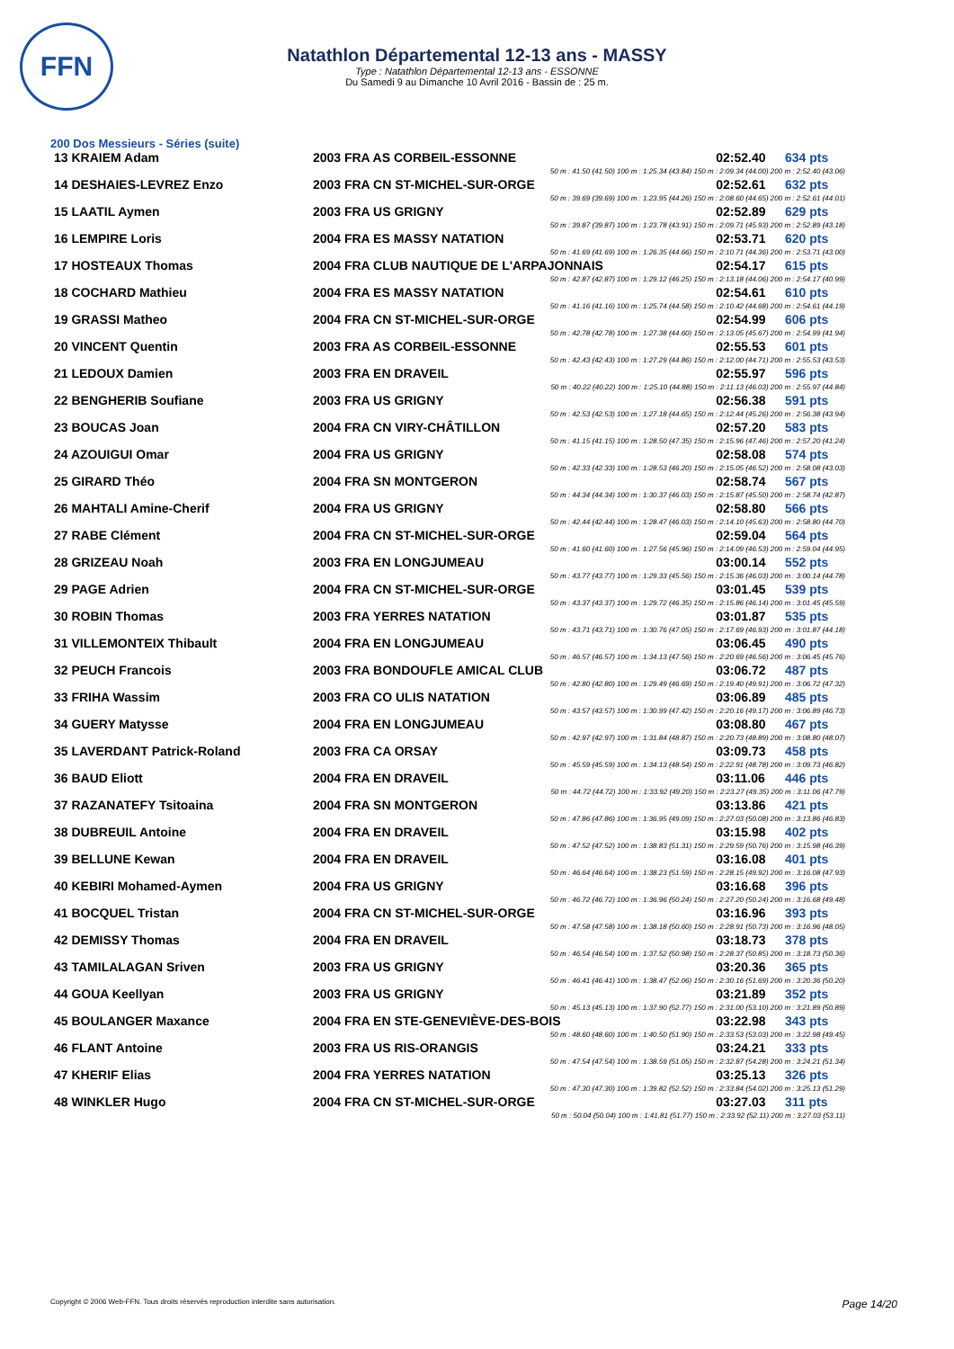FFN
Natathlon Départemental 12-13 ans - MASSY
Type : Natathlon Départemental 12-13 ans - ESSONNE
Du Samedi 9 au Dimanche 10 Avril 2016 - Bassin de : 25 m.
200 Dos Messieurs - Séries (suite)
| 13 KRAIEM Adam | 2003 FRA AS CORBEIL-ESSONNE | 02:52.40 | 634 pts |
| 50 m : 41.50 (41.50) 100 m : 1:25.34 (43.84) 150 m : 2:09.34 (44.00) 200 m : 2:52.40 (43.06) | | | |
| 14 DESHAIES-LEVREZ Enzo | 2003 FRA CN ST-MICHEL-SUR-ORGE | 02:52.61 | 632 pts |
| 50 m : 39.69 (39.69) 100 m : 1:23.95 (44.26) 150 m : 2:08.60 (44.65) 200 m : 2:52.61 (44.01) | | | |
| 15 LAATIL Aymen | 2003 FRA US GRIGNY | 02:52.89 | 629 pts |
| 50 m : 39.87 (39.87) 100 m : 1:23.78 (43.91) 150 m : 2:09.71 (45.93) 200 m : 2:52.89 (43.18) | | | |
| 16 LEMPIRE Loris | 2004 FRA ES MASSY NATATION | 02:53.71 | 620 pts |
| 50 m : 41.69 (41.69) 100 m : 1:26.35 (44.66) 150 m : 2:10.71 (44.36) 200 m : 2:53.71 (43.00) | | | |
| 17 HOSTEAUX Thomas | 2004 FRA CLUB NAUTIQUE DE L'ARPAJONNAIS | 02:54.17 | 615 pts |
| 50 m : 42.87 (42.87) 100 m : 1:29.12 (46.25) 150 m : 2:13.18 (44.06) 200 m : 2:54.17 (40.99) | | | |
| 18 COCHARD Mathieu | 2004 FRA ES MASSY NATATION | 02:54.61 | 610 pts |
| 50 m : 41.16 (41.16) 100 m : 1:25.74 (44.58) 150 m : 2:10.42 (44.68) 200 m : 2:54.61 (44.19) | | | |
| 19 GRASSI Matheo | 2004 FRA CN ST-MICHEL-SUR-ORGE | 02:54.99 | 606 pts |
| 50 m : 42.78 (42.78) 100 m : 1:27.38 (44.60) 150 m : 2:13.05 (45.67) 200 m : 2:54.99 (41.94) | | | |
| 20 VINCENT Quentin | 2003 FRA AS CORBEIL-ESSONNE | 02:55.53 | 601 pts |
| 50 m : 42.43 (42.43) 100 m : 1:27.29 (44.86) 150 m : 2:12.00 (44.71) 200 m : 2:55.53 (43.53) | | | |
| 21 LEDOUX Damien | 2003 FRA EN DRAVEIL | 02:55.97 | 596 pts |
| 50 m : 40.22 (40.22) 100 m : 1:25.10 (44.88) 150 m : 2:11.13 (46.03) 200 m : 2:55.97 (44.84) | | | |
| 22 BENGHERIB Soufiane | 2003 FRA US GRIGNY | 02:56.38 | 591 pts |
| 50 m : 42.53 (42.53) 100 m : 1:27.18 (44.65) 150 m : 2:12.44 (45.26) 200 m : 2:56.38 (43.94) | | | |
| 23 BOUCAS Joan | 2004 FRA CN VIRY-CHÂTILLON | 02:57.20 | 583 pts |
| 50 m : 41.15 (41.15) 100 m : 1:28.50 (47.35) 150 m : 2:15.96 (47.46) 200 m : 2:57.20 (41.24) | | | |
| 24 AZOUIGUI Omar | 2004 FRA US GRIGNY | 02:58.08 | 574 pts |
| 50 m : 42.33 (42.33) 100 m : 1:28.53 (46.20) 150 m : 2:15.05 (46.52) 200 m : 2:58.08 (43.03) | | | |
| 25 GIRARD Théo | 2004 FRA SN MONTGERON | 02:58.74 | 567 pts |
| 50 m : 44.34 (44.34) 100 m : 1:30.37 (46.03) 150 m : 2:15.87 (45.50) 200 m : 2:58.74 (42.87) | | | |
| 26 MAHTALI Amine-Cherif | 2004 FRA US GRIGNY | 02:58.80 | 566 pts |
| 50 m : 42.44 (42.44) 100 m : 1:28.47 (46.03) 150 m : 2:14.10 (45.63) 200 m : 2:58.80 (44.70) | | | |
| 27 RABE Clément | 2004 FRA CN ST-MICHEL-SUR-ORGE | 02:59.04 | 564 pts |
| 50 m : 41.60 (41.60) 100 m : 1:27.56 (45.96) 150 m : 2:14.09 (46.53) 200 m : 2:59.04 (44.95) | | | |
| 28 GRIZEAU Noah | 2003 FRA EN LONGJUMEAU | 03:00.14 | 552 pts |
| 50 m : 43.77 (43.77) 100 m : 1:29.33 (45.56) 150 m : 2:15.36 (46.03) 200 m : 3:00.14 (44.78) | | | |
| 29 PAGE Adrien | 2004 FRA CN ST-MICHEL-SUR-ORGE | 03:01.45 | 539 pts |
| 50 m : 43.37 (43.37) 100 m : 1:29.72 (46.35) 150 m : 2:15.86 (46.14) 200 m : 3:01.45 (45.59) | | | |
| 30 ROBIN Thomas | 2003 FRA YERRES NATATION | 03:01.87 | 535 pts |
| 50 m : 43.71 (43.71) 100 m : 1:30.76 (47.05) 150 m : 2:17.69 (46.93) 200 m : 3:01.87 (44.18) | | | |
| 31 VILLEMONTEIX Thibault | 2004 FRA EN LONGJUMEAU | 03:06.45 | 490 pts |
| 50 m : 46.57 (46.57) 100 m : 1:34.13 (47.56) 150 m : 2:20.69 (46.56) 200 m : 3:06.45 (45.76) | | | |
| 32 PEUCH Francois | 2003 FRA BONDOUFLE AMICAL CLUB | 03:06.72 | 487 pts |
| 50 m : 42.80 (42.80) 100 m : 1:29.49 (46.69) 150 m : 2:19.40 (49.91) 200 m : 3:06.72 (47.32) | | | |
| 33 FRIHA Wassim | 2003 FRA CO ULIS NATATION | 03:06.89 | 485 pts |
| 50 m : 43.57 (43.57) 100 m : 1:30.99 (47.42) 150 m : 2:20.16 (49.17) 200 m : 3:06.89 (46.73) | | | |
| 34 GUERY Matysse | 2004 FRA EN LONGJUMEAU | 03:08.80 | 467 pts |
| 50 m : 42.97 (42.97) 100 m : 1:31.84 (48.87) 150 m : 2:20.73 (48.89) 200 m : 3:08.80 (48.07) | | | |
| 35 LAVERDANT Patrick-Roland | 2003 FRA CA ORSAY | 03:09.73 | 458 pts |
| 50 m : 45.59 (45.59) 100 m : 1:34.13 (48.54) 150 m : 2:22.91 (48.78) 200 m : 3:09.73 (46.82) | | | |
| 36 BAUD Eliott | 2004 FRA EN DRAVEIL | 03:11.06 | 446 pts |
| 50 m : 44.72 (44.72) 100 m : 1:33.92 (49.20) 150 m : 2:23.27 (49.35) 200 m : 3:11.06 (47.79) | | | |
| 37 RAZANATEFY Tsitoaina | 2004 FRA SN MONTGERON | 03:13.86 | 421 pts |
| 50 m : 47.86 (47.86) 100 m : 1:36.95 (49.09) 150 m : 2:27.03 (50.08) 200 m : 3:13.86 (46.83) | | | |
| 38 DUBREUIL Antoine | 2004 FRA EN DRAVEIL | 03:15.98 | 402 pts |
| 50 m : 47.52 (47.52) 100 m : 1:38.83 (51.31) 150 m : 2:29.59 (50.76) 200 m : 3:15.98 (46.39) | | | |
| 39 BELLUNE Kewan | 2004 FRA EN DRAVEIL | 03:16.08 | 401 pts |
| 50 m : 46.64 (46.64) 100 m : 1:38.23 (51.59) 150 m : 2:28.15 (49.92) 200 m : 3:16.08 (47.93) | | | |
| 40 KEBIRI Mohamed-Aymen | 2004 FRA US GRIGNY | 03:16.68 | 396 pts |
| 50 m : 46.72 (46.72) 100 m : 1:36.96 (50.24) 150 m : 2:27.20 (50.24) 200 m : 3:16.68 (49.48) | | | |
| 41 BOCQUEL Tristan | 2004 FRA CN ST-MICHEL-SUR-ORGE | 03:16.96 | 393 pts |
| 50 m : 47.58 (47.58) 100 m : 1:38.18 (50.60) 150 m : 2:28.91 (50.73) 200 m : 3:16.96 (48.05) | | | |
| 42 DEMISSY Thomas | 2004 FRA EN DRAVEIL | 03:18.73 | 378 pts |
| 50 m : 46.54 (46.54) 100 m : 1:37.52 (50.98) 150 m : 2:28.37 (50.85) 200 m : 3:18.73 (50.36) | | | |
| 43 TAMILALAGAN Sriven | 2003 FRA US GRIGNY | 03:20.36 | 365 pts |
| 50 m : 46.41 (46.41) 100 m : 1:38.47 (52.06) 150 m : 2:30.16 (51.69) 200 m : 3:20.36 (50.20) | | | |
| 44 GOUA Keellyan | 2003 FRA US GRIGNY | 03:21.89 | 352 pts |
| 50 m : 45.13 (45.13) 100 m : 1:37.90 (52.77) 150 m : 2:31.00 (53.10) 200 m : 3:21.89 (50.89) | | | |
| 45 BOULANGER Maxance | 2004 FRA EN STE-GENEVIÈVE-DES-BOIS | 03:22.98 | 343 pts |
| 50 m : 48.60 (48.60) 100 m : 1:40.50 (51.90) 150 m : 2:33.53 (53.03) 200 m : 3:22.98 (49.45) | | | |
| 46 FLANT Antoine | 2003 FRA US RIS-ORANGIS | 03:24.21 | 333 pts |
| 50 m : 47.54 (47.54) 100 m : 1:38.59 (51.05) 150 m : 2:32.87 (54.28) 200 m : 3:24.21 (51.34) | | | |
| 47 KHERIF Elias | 2004 FRA YERRES NATATION | 03:25.13 | 326 pts |
| 50 m : 47.30 (47.30) 100 m : 1:39.82 (52.52) 150 m : 2:33.84 (54.02) 200 m : 3:25.13 (51.29) | | | |
| 48 WINKLER Hugo | 2004 FRA CN ST-MICHEL-SUR-ORGE | 03:27.03 | 311 pts |
| 50 m : 50.04 (50.04) 100 m : 1:41.81 (51.77) 150 m : 2:33.92 (52.11) 200 m : 3:27.03 (53.11) | | | |
Copyright © 2006 Web-FFN. Tous droits réservés reproduction interdite sans autorisation. Page 14/20